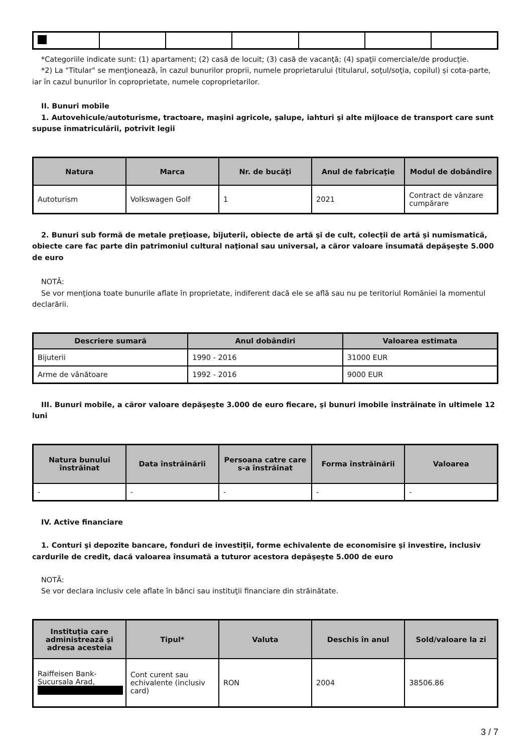*Categoriile indicate sunt: (1) apartament; (2) casă de locuit; (3) casă de vacanţă; (4) spaţii comerciale/de producţie.
*2) La "Titular" se menţionează, în cazul bunurilor proprii, numele proprietarului (titularul, soţul/soţia, copilul) și cota-parte, iar în cazul bunurilor în coproprietate, numele coproprietarilor.
II. Bunuri mobile
1. Autovehicule/autoturisme, tractoare, maşini agricole, şalupe, iahturi şi alte mijloace de transport care sunt supuse înmatriculării, potrivit legii
| Natura | Marca | Nr. de bucăţi | Anul de fabricaţie | Modul de dobândire |
| --- | --- | --- | --- | --- |
| Autoturism | Volkswagen Golf | 1 | 2021 | Contract de vânzare cumpărare |
2. Bunuri sub formă de metale preţioase, bijuterii, obiecte de artă şi de cult, colecţii de artă şi numismatică, obiecte care fac parte din patrimoniul cultural naţional sau universal, a căror valoare însumată depăşeşte 5.000 de euro
NOTĂ:
Se vor menţiona toate bunurile aflate în proprietate, indiferent dacă ele se află sau nu pe teritoriul României la momentul declarării.
| Descriere sumară | Anul dobândiri | Valoarea estimata |
| --- | --- | --- |
| Bijuterii | 1990 - 2016 | 31000 EUR |
| Arme de vânătoare | 1992 - 2016 | 9000 EUR |
III. Bunuri mobile, a căror valoare depăşeşte 3.000 de euro fiecare, şi bunuri imobile înstrăinate în ultimele 12 luni
| Natura bunului înstrăinat | Data înstrăinării | Persoana catre care s-a înstrăinat | Forma înstrăinării | Valoarea |
| --- | --- | --- | --- | --- |
| - | - | - | - | - |
IV. Active financiare
1. Conturi şi depozite bancare, fonduri de investiţii, forme echivalente de economisire şi investire, inclusiv cardurile de credit, dacă valoarea însumată a tuturor acestora depăşeşte 5.000 de euro
NOTĂ:
Se vor declara inclusiv cele aflate în bănci sau instituţii financiare din străinătate.
| Instituţia care administrează şi adresa acesteia | Tipul* | Valuta | Deschis în anul | Sold/valoare la zi |
| --- | --- | --- | --- | --- |
| Raiffeisen Bank-Sucursala Arad, | Cont curent sau echivalente (inclusiv card) | RON | 2004 | 38506.86 |
3 / 7